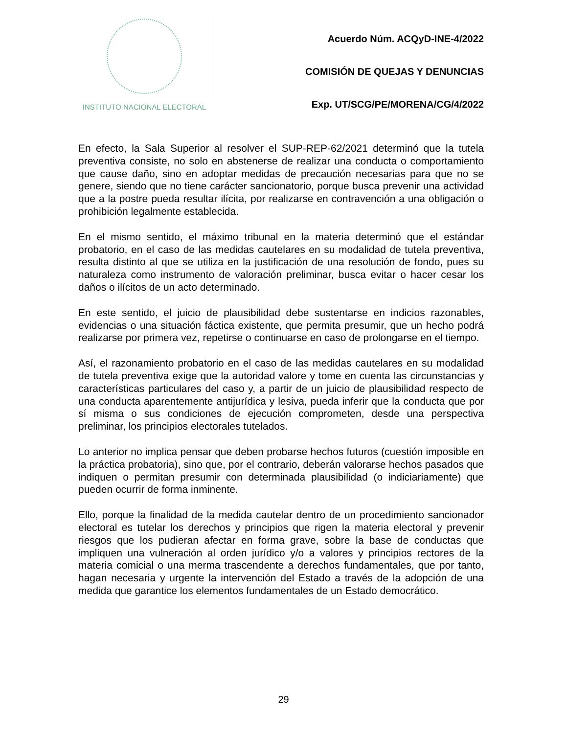INSTITUTO NACIONAL ELECTORAL
Acuerdo Núm. ACQyD-INE-4/2022
COMISIÓN DE QUEJAS Y DENUNCIAS
Exp. UT/SCG/PE/MORENA/CG/4/2022
En efecto, la Sala Superior al resolver el SUP-REP-62/2021 determinó que la tutela preventiva consiste, no solo en abstenerse de realizar una conducta o comportamiento que cause daño, sino en adoptar medidas de precaución necesarias para que no se genere, siendo que no tiene carácter sancionatorio, porque busca prevenir una actividad que a la postre pueda resultar ilícita, por realizarse en contravención a una obligación o prohibición legalmente establecida.
En el mismo sentido, el máximo tribunal en la materia determinó que el estándar probatorio, en el caso de las medidas cautelares en su modalidad de tutela preventiva, resulta distinto al que se utiliza en la justificación de una resolución de fondo, pues su naturaleza como instrumento de valoración preliminar, busca evitar o hacer cesar los daños o ilícitos de un acto determinado.
En este sentido, el juicio de plausibilidad debe sustentarse en indicios razonables, evidencias o una situación fáctica existente, que permita presumir, que un hecho podrá realizarse por primera vez, repetirse o continuarse en caso de prolongarse en el tiempo.
Así, el razonamiento probatorio en el caso de las medidas cautelares en su modalidad de tutela preventiva exige que la autoridad valore y tome en cuenta las circunstancias y características particulares del caso y, a partir de un juicio de plausibilidad respecto de una conducta aparentemente antijurídica y lesiva, pueda inferir que la conducta que por sí misma o sus condiciones de ejecución comprometen, desde una perspectiva preliminar, los principios electorales tutelados.
Lo anterior no implica pensar que deben probarse hechos futuros (cuestión imposible en la práctica probatoria), sino que, por el contrario, deberán valorarse hechos pasados que indiquen o permitan presumir con determinada plausibilidad (o indiciariamente) que pueden ocurrir de forma inminente.
Ello, porque la finalidad de la medida cautelar dentro de un procedimiento sancionador electoral es tutelar los derechos y principios que rigen la materia electoral y prevenir riesgos que los pudieran afectar en forma grave, sobre la base de conductas que impliquen una vulneración al orden jurídico y/o a valores y principios rectores de la materia comicial o una merma trascendente a derechos fundamentales, que por tanto, hagan necesaria y urgente la intervención del Estado a través de la adopción de una medida que garantice los elementos fundamentales de un Estado democrático.
29